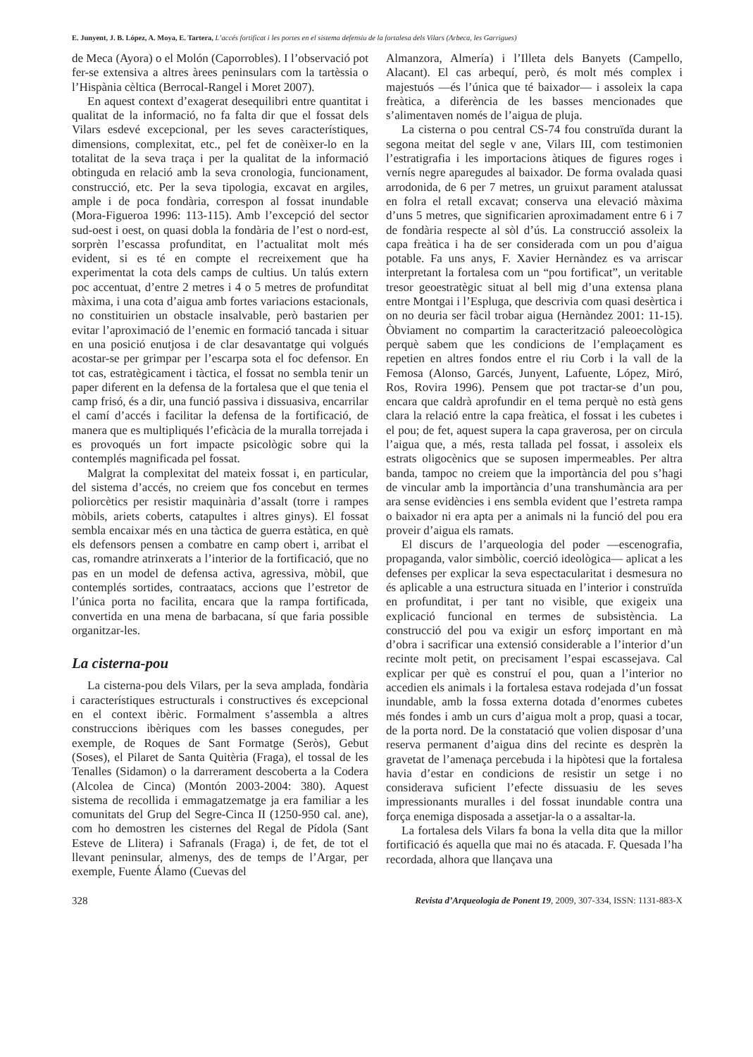E. Junyent, J. B. López, A. Moya, E. Tartera, L’accés fortificat i les portes en el sistema defensiu de la fortalesa dels Vilars (Arbeca, les Garrigues)
de Meca (Ayora) o el Molón (Caporrobles). I l’observació pot fer-se extensiva a altres àrees peninsulars com la tartèssia o l’Hispània cèltica (Berrocal-Rangel i Moret 2007).
En aquest context d’exagerat desequilibri entre quantitat i qualitat de la informació, no fa falta dir que el fossat dels Vilars esdevé excepcional, per les seves característiques, dimensions, complexitat, etc., pel fet de conèixer-lo en la totalitat de la seva traça i per la qualitat de la informació obtinguda en relació amb la seva cronologia, funcionament, construcció, etc. Per la seva tipologia, excavat en argiles, ample i de poca fondària, correspon al fossat inundable (Mora-Figueroa 1996: 113-115). Amb l’excepció del sector sud-oest i oest, on quasi dobla la fondària de l’est o nord-est, sorprèn l’escassa profunditat, en l’actualitat molt més evident, si es té en compte el recreixement que ha experimentat la cota dels camps de cultius. Un talús extern poc accentuat, d’entre 2 metres i 4 o 5 metres de profunditat màxima, i una cota d’aigua amb fortes variacions estacionals, no constituirien un obstacle insalvable, però bastarien per evitar l’aproximació de l’enemic en formació tancada i situar en una posició enutjosa i de clar desavantatge qui volgués acostar-se per grimpar per l’escarpa sota el foc defensor. En tot cas, estratègicament i tàctica, el fossat no sembla tenir un paper diferent en la defensa de la fortalesa que el que tenia el camp frisó, és a dir, una funció passiva i dissuasiva, encarrilar el camí d’accés i facilitar la defensa de la fortificació, de manera que es multipliqués l’eficàcia de la muralla torrejada i es provoqués un fort impacte psicològic sobre qui la contemplés magnificada pel fossat.
Malgrat la complexitat del mateix fossat i, en particular, del sistema d’accés, no creiem que fos concebut en termes poliorcètics per resistir maquinària d’assalt (torre i rampes mòbils, ariets coberts, catapultes i altres ginys). El fossat sembla encaixar més en una tàctica de guerra estàtica, en què els defensors pensen a combatre en camp obert i, arribat el cas, romandre atrinxerats a l’interior de la fortificació, que no pas en un model de defensa activa, agressiva, mòbil, que contemplés sortides, contraatacs, accions que l’estretor de l’única porta no facilita, encara que la rampa fortificada, convertida en una mena de barbacana, sí que faria possible organitzar-les.
La cisterna-pou
La cisterna-pou dels Vilars, per la seva amplada, fondària i característiques estructurals i constructives és excepcional en el context ibèric. Formalment s’assembla a altres construccions ibèriques com les basses conegudes, per exemple, de Roques de Sant Formatge (Seròs), Gebut (Soses), el Pilaret de Santa Quitèria (Fraga), el tossal de les Tenalles (Sidamon) o la darrerament descoberta a la Codera (Alcolea de Cinca) (Montón 2003-2004: 380). Aquest sistema de recollida i emmagatzematge ja era familiar a les comunitats del Grup del Segre-Cinca II (1250-950 cal. ane), com ho demostren les cisternes del Regal de Pídola (Sant Esteve de Llitera) i Safranals (Fraga) i, de fet, de tot el llevant peninsular, almenys, des de temps de l’Argar, per exemple, Fuente Álamo (Cuevas del
Almanzora, Almería) i l’Illeta dels Banyets (Campello, Alacant). El cas arbequí, però, és molt més complex i majestuós —és l’única que té baixador— i assoleix la capa freàtica, a diferència de les basses mencionades que s’alimentaven només de l’aigua de pluja.
La cisterna o pou central CS-74 fou construïda durant la segona meitat del segle v ane, Vilars III, com testimonien l’estratigrafia i les importacions àtiques de figures roges i vernís negre aparegudes al baixador. De forma ovalada quasi arrodonida, de 6 per 7 metres, un gruixut parament atalussat en folra el retall excavat; conserva una elevació màxima d’uns 5 metres, que significarien aproximadament entre 6 i 7 de fondària respecte al sòl d’ús. La construcció assoleix la capa freàtica i ha de ser considerada com un pou d’aigua potable. Fa uns anys, F. Xavier Hernàndez es va arriscar interpretant la fortalesa com un “pou fortificat”, un veritable tresor geoestratègic situat al bell mig d’una extensa plana entre Montgai i l’Espluga, que descrivia com quasi desèrtica i on no deuria ser fàcil trobar aigua (Hernàndez 2001: 11-15). Òbviament no compartim la caracterització paleoecològica perquè sabem que les condicions de l’emplaçament es repetien en altres fondos entre el riu Corb i la vall de la Femosa (Alonso, Garcés, Junyent, Lafuente, López, Miró, Ros, Rovira 1996). Pensem que pot tractar-se d’un pou, encara que caldrà aprofundir en el tema perquè no està gens clara la relació entre la capa freàtica, el fossat i les cubetes i el pou; de fet, aquest supera la capa graverosa, per on circula l’aigua que, a més, resta tallada pel fossat, i assoleix els estrats oligocènics que se suposen impermeables. Per altra banda, tampoc no creiem que la importància del pou s’hagi de vincular amb la importància d’una transhumància ara per ara sense evidències i ens sembla evident que l’estreta rampa o baixador ni era apta per a animals ni la funció del pou era proveir d’aigua els ramats.
El discurs de l’arqueologia del poder —escenografia, propaganda, valor simbòlic, coerció ideològica— aplicat a les defenses per explicar la seva espectacularitat i desmesura no és aplicable a una estructura situada en l’interior i construïda en profunditat, i per tant no visible, que exigeix una explicació funcional en termes de subsistència. La construcció del pou va exigir un esforç important en mà d’obra i sacrificar una extensió considerable a l’interior d’un recinte molt petit, on precisament l’espai escassejava. Cal explicar per què es construí el pou, quan a l’interior no accedien els animals i la fortalesa estava rodejada d’un fossat inundable, amb la fossa externa dotada d’enormes cubetes més fondes i amb un curs d’aigua molt a prop, quasi a tocar, de la porta nord. De la constatació que volien disposar d’una reserva permanent d’aigua dins del recinte es desprèn la gravetat de l’amenaça percebuda i la hipòtesi que la fortalesa havia d’estar en condicions de resistir un setge i no considerava suficient l’efecte dissuasiu de les seves impressionants muralles i del fossat inundable contra una força enemiga disposada a assetjar-la o a assaltar-la.
La fortalesa dels Vilars fa bona la vella dita que la millor fortificació és aquella que mai no és atacada. F. Quesada l’ha recordada, alhora que llançava una
328 Revista d’Arqueologia de Ponent 19, 2009, 307-334, ISSN: 1131-883-X